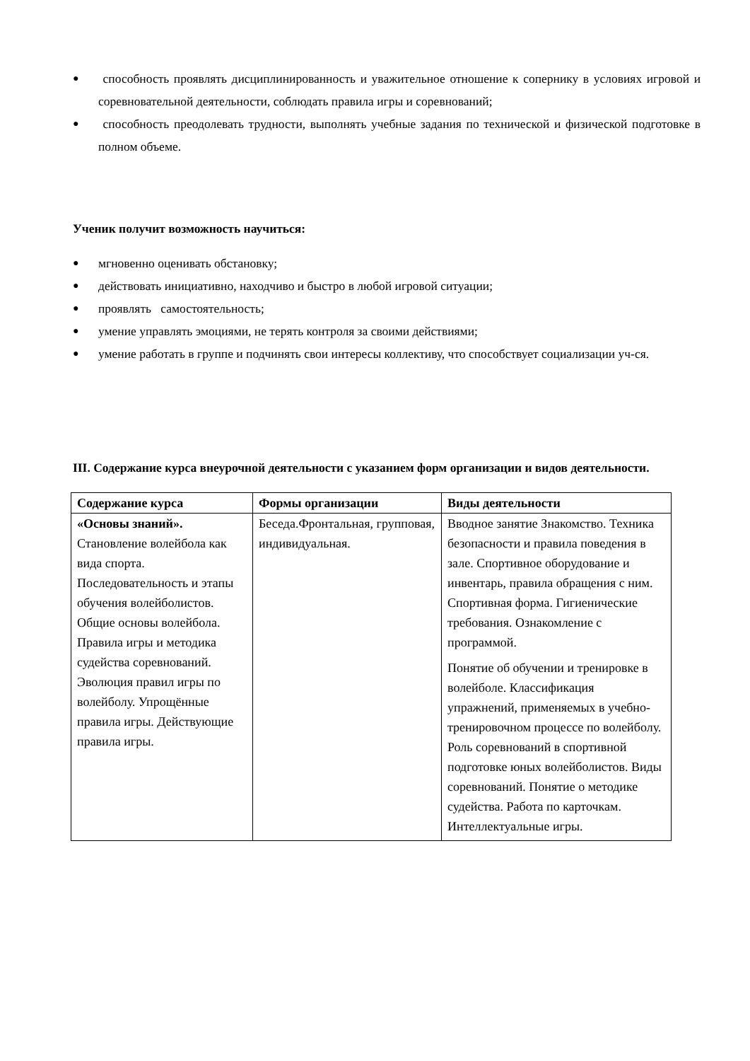● способность проявлять дисциплинированность и уважительное отношение к сопернику в условиях игровой и соревновательной деятельности, соблюдать правила игры и соревнований;
● способность преодолевать трудности, выполнять учебные задания по технической и физической подготовке в полном объеме.
Ученик получит возможность научиться:
● мгновенно оценивать обстановку;
● действовать инициативно, находчиво и быстро в любой игровой ситуации;
● проявлять самостоятельность;
● умение управлять эмоциями, не терять контроля за своими действиями;
● умение работать в группе и подчинять свои интересы коллективу, что способствует социализации уч-ся.
III. Содержание курса внеурочной деятельности с указанием форм организации и видов деятельности.
| Содержание курса | Формы организации | Виды деятельности |
| --- | --- | --- |
| «Основы знаний». Становление волейбола как вида спорта. Последовательность и этапы обучения волейболистов. Общие основы волейбола. Правила игры и методика судейства соревнований. Эволюция правил игры по волейболу. Упрощённые правила игры. Действующие правила игры. | Беседа.Фронтальная, групповая, индивидуальная. | Вводное занятие Знакомство. Техника безопасности и правила поведения в зале. Спортивное оборудование и инвентарь, правила обращения с ним. Спортивная форма. Гигиенические требования. Ознакомление с программой. Понятие об обучении и тренировке в волейболе. Классификация упражнений, применяемых в учебно-тренировочном процессе по волейболу. Роль соревнований в спортивной подготовке юных волейболистов. Виды соревнований. Понятие о методике судейства. Работа по карточкам. Интеллектуальные игры. |